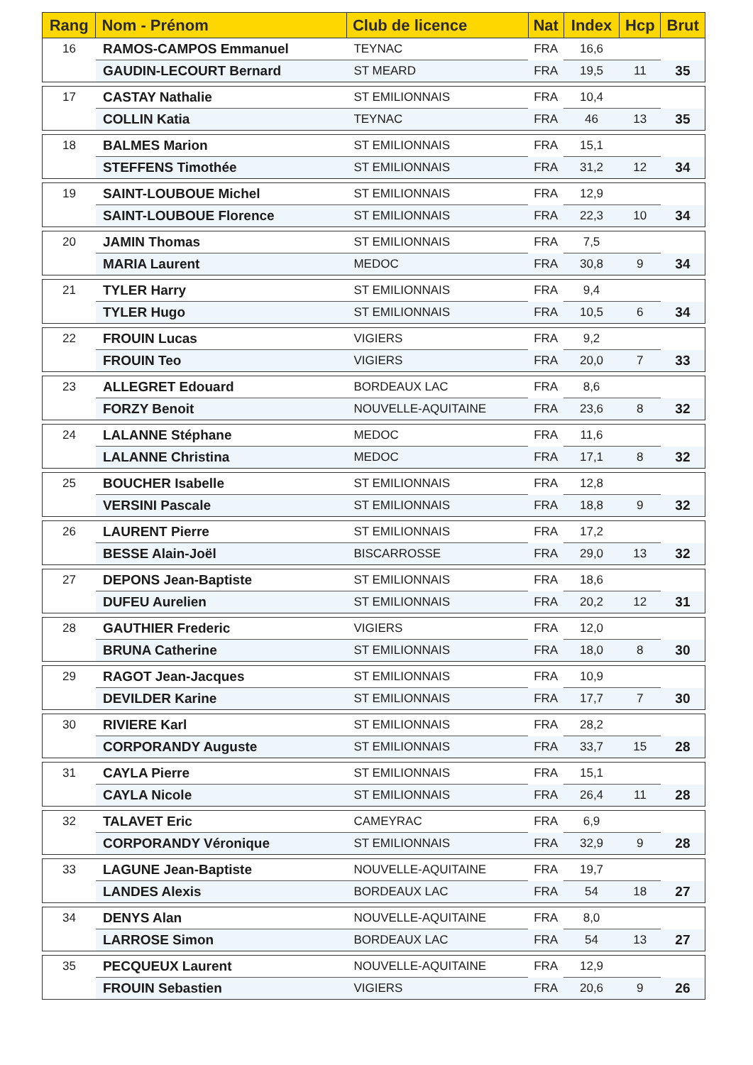| Rang | Nom - Prénom | Club de licence | Nat | Index | Hcp | Brut |
| --- | --- | --- | --- | --- | --- | --- |
| 16 | RAMOS-CAMPOS Emmanuel | TEYNAC | FRA | 16,6 | | |
| | GAUDIN-LECOURT Bernard | ST MEARD | FRA | 19,5 | 11 | 35 |
| 17 | CASTAY Nathalie | ST EMILIONNAIS | FRA | 10,4 | | |
| | COLLIN Katia | TEYNAC | FRA | 46 | 13 | 35 |
| 18 | BALMES Marion | ST EMILIONNAIS | FRA | 15,1 | | |
| | STEFFENS Timothée | ST EMILIONNAIS | FRA | 31,2 | 12 | 34 |
| 19 | SAINT-LOUBOUE Michel | ST EMILIONNAIS | FRA | 12,9 | | |
| | SAINT-LOUBOUE Florence | ST EMILIONNAIS | FRA | 22,3 | 10 | 34 |
| 20 | JAMIN Thomas | ST EMILIONNAIS | FRA | 7,5 | | |
| | MARIA Laurent | MEDOC | FRA | 30,8 | 9 | 34 |
| 21 | TYLER Harry | ST EMILIONNAIS | FRA | 9,4 | | |
| | TYLER Hugo | ST EMILIONNAIS | FRA | 10,5 | 6 | 34 |
| 22 | FROUIN Lucas | VIGIERS | FRA | 9,2 | | |
| | FROUIN Teo | VIGIERS | FRA | 20,0 | 7 | 33 |
| 23 | ALLEGRET Edouard | BORDEAUX LAC | FRA | 8,6 | | |
| | FORZY Benoit | NOUVELLE-AQUITAINE | FRA | 23,6 | 8 | 32 |
| 24 | LALANNE Stéphane | MEDOC | FRA | 11,6 | | |
| | LALANNE Christina | MEDOC | FRA | 17,1 | 8 | 32 |
| 25 | BOUCHER Isabelle | ST EMILIONNAIS | FRA | 12,8 | | |
| | VERSINI Pascale | ST EMILIONNAIS | FRA | 18,8 | 9 | 32 |
| 26 | LAURENT Pierre | ST EMILIONNAIS | FRA | 17,2 | | |
| | BESSE Alain-Joël | BISCARROSSE | FRA | 29,0 | 13 | 32 |
| 27 | DEPONS Jean-Baptiste | ST EMILIONNAIS | FRA | 18,6 | | |
| | DUFEU Aurelien | ST EMILIONNAIS | FRA | 20,2 | 12 | 31 |
| 28 | GAUTHIER Frederic | VIGIERS | FRA | 12,0 | | |
| | BRUNA Catherine | ST EMILIONNAIS | FRA | 18,0 | 8 | 30 |
| 29 | RAGOT Jean-Jacques | ST EMILIONNAIS | FRA | 10,9 | | |
| | DEVILDER Karine | ST EMILIONNAIS | FRA | 17,7 | 7 | 30 |
| 30 | RIVIERE Karl | ST EMILIONNAIS | FRA | 28,2 | | |
| | CORPORANDY Auguste | ST EMILIONNAIS | FRA | 33,7 | 15 | 28 |
| 31 | CAYLA Pierre | ST EMILIONNAIS | FRA | 15,1 | | |
| | CAYLA Nicole | ST EMILIONNAIS | FRA | 26,4 | 11 | 28 |
| 32 | TALAVET Eric | CAMEYRAC | FRA | 6,9 | | |
| | CORPORANDY Véronique | ST EMILIONNAIS | FRA | 32,9 | 9 | 28 |
| 33 | LAGUNE Jean-Baptiste | NOUVELLE-AQUITAINE | FRA | 19,7 | | |
| | LANDES Alexis | BORDEAUX LAC | FRA | 54 | 18 | 27 |
| 34 | DENYS Alan | NOUVELLE-AQUITAINE | FRA | 8,0 | | |
| | LARROSE Simon | BORDEAUX LAC | FRA | 54 | 13 | 27 |
| 35 | PECQUEUX Laurent | NOUVELLE-AQUITAINE | FRA | 12,9 | | |
| | FROUIN Sebastien | VIGIERS | FRA | 20,6 | 9 | 26 |